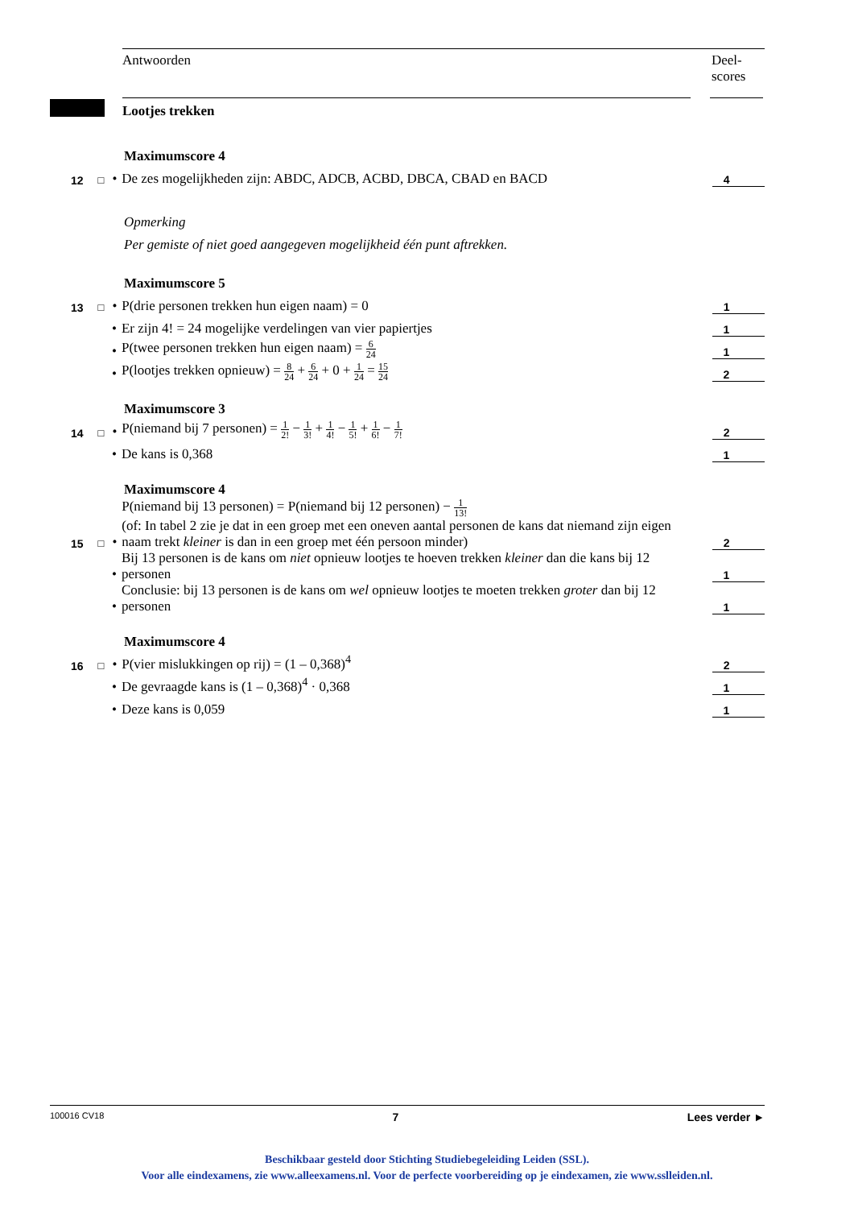Antwoorden Deel-
scores
Lootjes trekken
Maximumscore 4
12
□
•
De zes mogelijkheden zijn: ABDC, ADCB, ACBD, DBCA, CBAD en BACD
4
Opmerking
Per gemiste of niet goed aangegeven mogelijkheid één punt aftrekken.
Maximumscore 5
13
□
•
P(drie personen trekken hun eigen naam) = 0
1
•
Er zijn 4! = 24 mogelijke verdelingen van vier papiertjes
1
•
P(twee personen trekken hun eigen naam) = 6 24
1
•
P(lootjes trekken opnieuw) = 8 24 + 6 24 + 0 + 1 24 = 15 24
2
Maximumscore 3
14
□
•
P(niemand bij 7 personen) = 1 2! − 1 3! + 1 4! − 1 5! + 1 6! − 1 7!
2
•
De kans is 0,368
1
Maximumscore 4
15
□
•
P(niemand bij 13 personen) = P(niemand bij 12 personen) − 1 13!
(of: In tabel 2 zie je dat in een groep met een oneven aantal personen de kans dat niemand zijn eigen naam trekt kleiner is dan in een groep met één persoon minder)
2
•
Bij 13 personen is de kans om niet opnieuw lootjes te hoeven trekken kleiner dan die kans bij 12 personen
1
•
Conclusie: bij 13 personen is de kans om wel opnieuw lootjes te moeten trekken groter dan bij 12 personen
1
Maximumscore 4
16
□
•
P(vier mislukkingen op rij) = (1 – 0,368)<sup>4</sup>
2
•
De gevraagde kans is (1 – 0,368)<sup>4</sup> · 0,368
1
•
Deze kans is 0,059
1
100016 CV18 7 Lees verder ►
Beschikbaar gesteld door Stichting Studiebegeleiding Leiden (SSL).
Voor alle eindexamens, zie www.alleexamens.nl. Voor de perfecte voorbereiding op je eindexamen, zie www.sslleiden.nl.